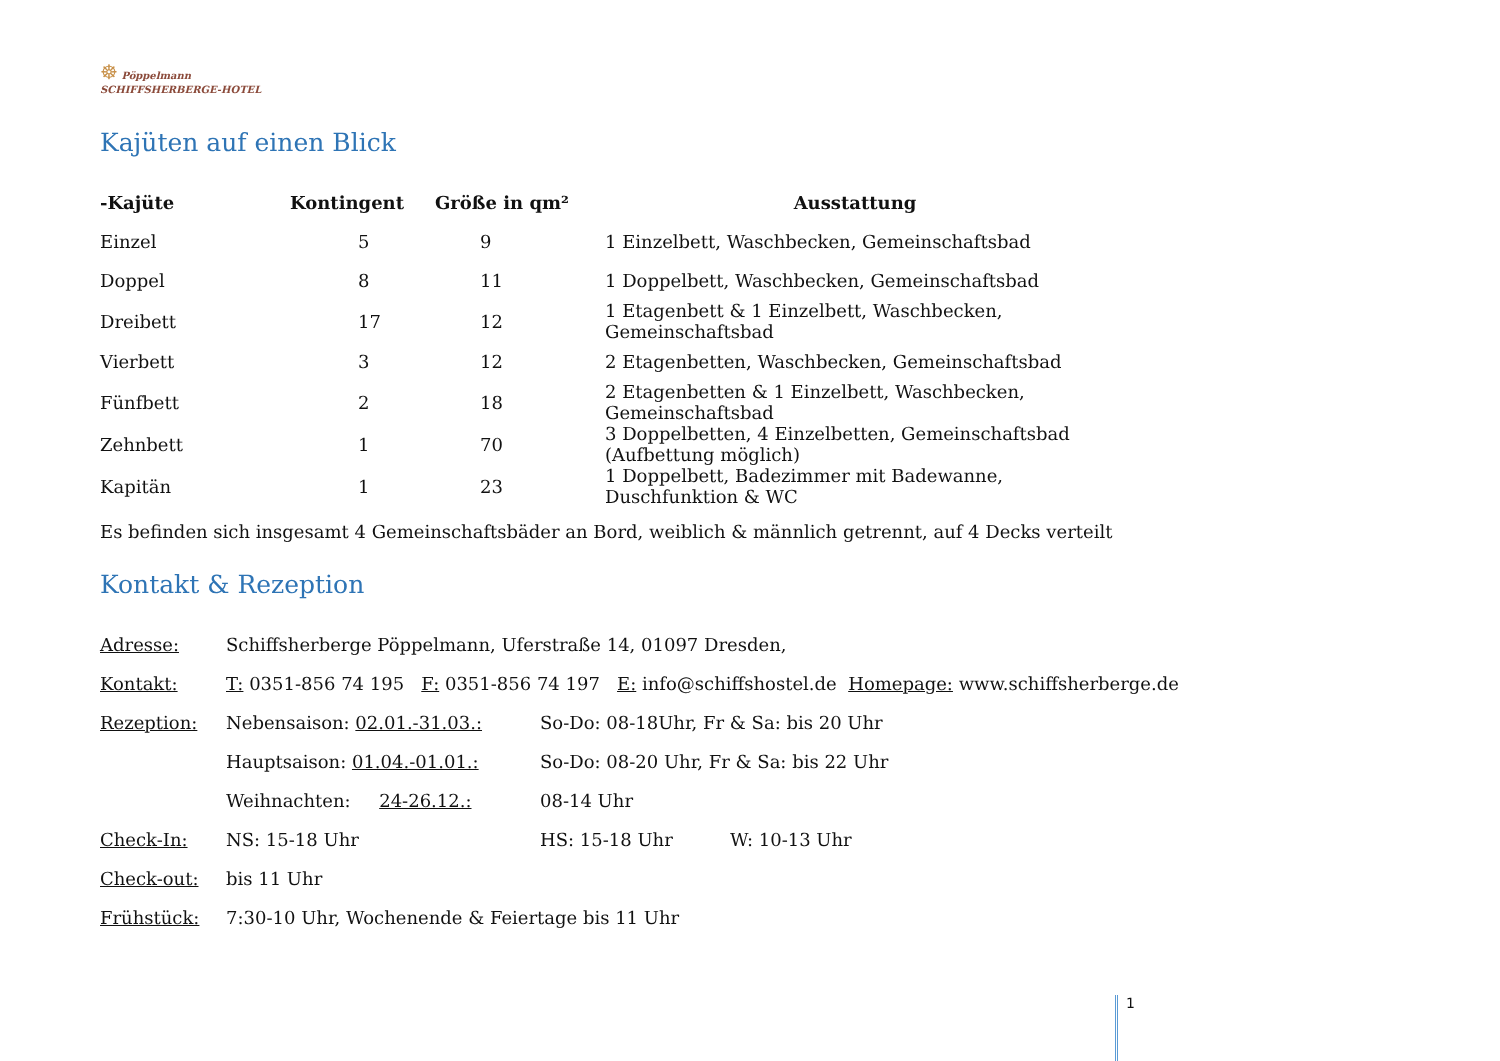☸ Pöppelmann
SCHIFFSHERBERGE-HOTEL
Kajüten auf einen Blick
| -Kajüte | Kontingent | Größe in qm² | Ausstattung |
| --- | --- | --- | --- |
| Einzel | 5 | 9 | 1 Einzelbett, Waschbecken, Gemeinschaftsbad |
| Doppel | 8 | 11 | 1 Doppelbett, Waschbecken, Gemeinschaftsbad |
| Dreibett | 17 | 12 | 1 Etagenbett & 1 Einzelbett, Waschbecken, Gemeinschaftsbad |
| Vierbett | 3 | 12 | 2 Etagenbetten, Waschbecken, Gemeinschaftsbad |
| Fünfbett | 2 | 18 | 2 Etagenbetten & 1 Einzelbett, Waschbecken, Gemeinschaftsbad |
| Zehnbett | 1 | 70 | 3 Doppelbetten, 4 Einzelbetten, Gemeinschaftsbad (Aufbettung möglich) |
| Kapitän | 1 | 23 | 1 Doppelbett, Badezimmer mit Badewanne, Duschfunktion & WC |
Es befinden sich insgesamt 4 Gemeinschaftsbäder an Bord, weiblich & männlich getrennt, auf 4 Decks verteilt
Kontakt & Rezeption
| Adresse: | Schiffsherberge Pöppelmann, Uferstraße 14, 01097 Dresden, | | |
| Kontakt: | T: 0351-856 74 195 F: 0351-856 74 197 E: info@schiffshostel.de Homepage: www.schiffsherberge.de | | |
| Rezeption: | Nebensaison: 02.01.-31.03.: | So-Do: 08-18Uhr, Fr & Sa: bis 20 Uhr | |
| | Hauptsaison: 01.04.-01.01.: | So-Do: 08-20 Uhr, Fr & Sa: bis 22 Uhr | |
| | Weihnachten: 24-26.12.: | 08-14 Uhr | |
| Check-In: | NS: 15-18 Uhr | HS: 15-18 Uhr | W: 10-13 Uhr |
| Check-out: | bis 11 Uhr | | |
| Frühstück: | 7:30-10 Uhr, Wochenende & Feiertage bis 11 Uhr | | |
1